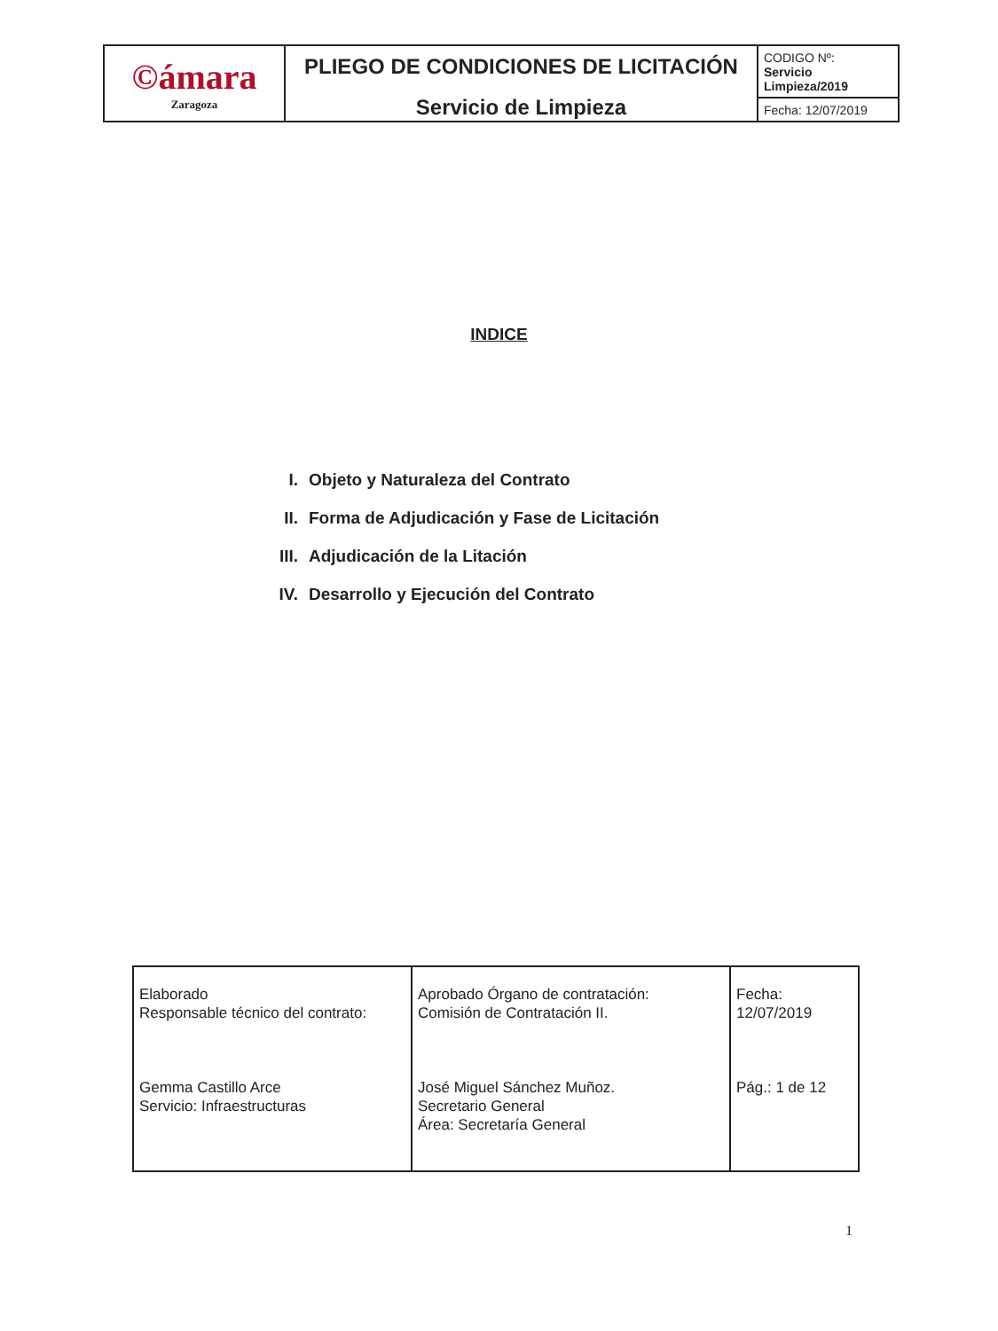| ©ámara Zaragoza | PLIEGO DE CONDICIONES DE LICITACIÓN Servicio de Limpieza | CODIGO Nº: Servicio Limpieza/2019 |
| | | Fecha: 12/07/2019 |
INDICE
I. Objeto y Naturaleza del Contrato
II. Forma de Adjudicación y Fase de Licitación
III. Adjudicación de la Litación
IV. Desarrollo y Ejecución del Contrato
| Elaborado Responsable técnico del contrato: Gemma Castillo Arce Servicio: Infraestructuras | Aprobado Órgano de contratación: Comisión de Contratación II. José Miguel Sánchez Muñoz. Secretario General Área: Secretaría General | Fecha: 12/07/2019 Pág.: 1 de 12 |
1